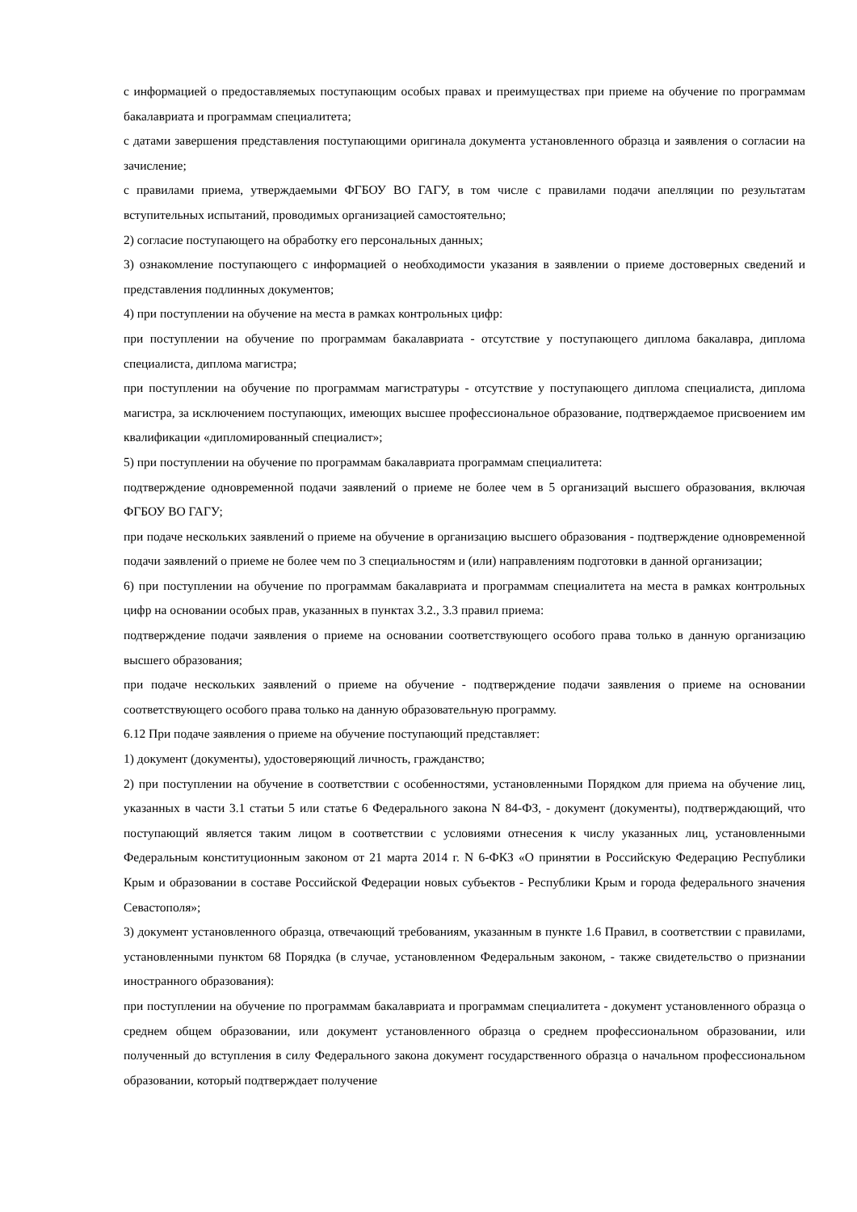с информацией о предоставляемых поступающим особых правах и преимуществах при приеме на обучение по программам бакалавриата и программам специалитета;
с датами завершения представления поступающими оригинала документа установленного образца и заявления о согласии на зачисление;
с правилами приема, утверждаемыми ФГБОУ ВО ГАГУ, в том числе с правилами подачи апелляции по результатам вступительных испытаний, проводимых организацией самостоятельно;
2) согласие поступающего на обработку его персональных данных;
3) ознакомление поступающего с информацией о необходимости указания в заявлении о приеме достоверных сведений и представления подлинных документов;
4) при поступлении на обучение на места в рамках контрольных цифр:
при поступлении на обучение по программам бакалавриата - отсутствие у поступающего диплома бакалавра, диплома специалиста, диплома магистра;
при поступлении на обучение по программам магистратуры - отсутствие у поступающего диплома специалиста, диплома магистра, за исключением поступающих, имеющих высшее профессиональное образование, подтверждаемое присвоением им квалификации «дипломированный специалист»;
5) при поступлении на обучение по программам бакалавриата программам специалитета:
подтверждение одновременной подачи заявлений о приеме не более чем в 5 организаций высшего образования, включая ФГБОУ ВО ГАГУ;
при подаче нескольких заявлений о приеме на обучение в организацию высшего образования - подтверждение одновременной подачи заявлений о приеме не более чем по 3 специальностям и (или) направлениям подготовки в данной организации;
6) при поступлении на обучение по программам бакалавриата и программам специалитета на места в рамках контрольных цифр на основании особых прав, указанных в пунктах 3.2., 3.3 правил приема:
подтверждение подачи заявления о приеме на основании соответствующего особого права только в данную организацию высшего образования;
при подаче нескольких заявлений о приеме на обучение - подтверждение подачи заявления о приеме на основании соответствующего особого права только на данную образовательную программу.
6.12 При подаче заявления о приеме на обучение поступающий представляет:
1) документ (документы), удостоверяющий личность, гражданство;
2) при поступлении на обучение в соответствии с особенностями, установленными Порядком для приема на обучение лиц, указанных в части 3.1 статьи 5 или статье 6 Федерального закона N 84-ФЗ, - документ (документы), подтверждающий, что поступающий является таким лицом в соответствии с условиями отнесения к числу указанных лиц, установленными Федеральным конституционным законом от 21 марта 2014 г. N 6-ФКЗ «О принятии в Российскую Федерацию Республики Крым и образовании в составе Российской Федерации новых субъектов - Республики Крым и города федерального значения Севастополя»;
3) документ установленного образца, отвечающий требованиям, указанным в пункте 1.6 Правил, в соответствии с правилами, установленными пунктом 68 Порядка (в случае, установленном Федеральным законом, - также свидетельство о признании иностранного образования):
при поступлении на обучение по программам бакалавриата и программам специалитета - документ установленного образца о среднем общем образовании, или документ установленного образца о среднем профессиональном образовании, или полученный до вступления в силу Федерального закона документ государственного образца о начальном профессиональном образовании, который подтверждает получение